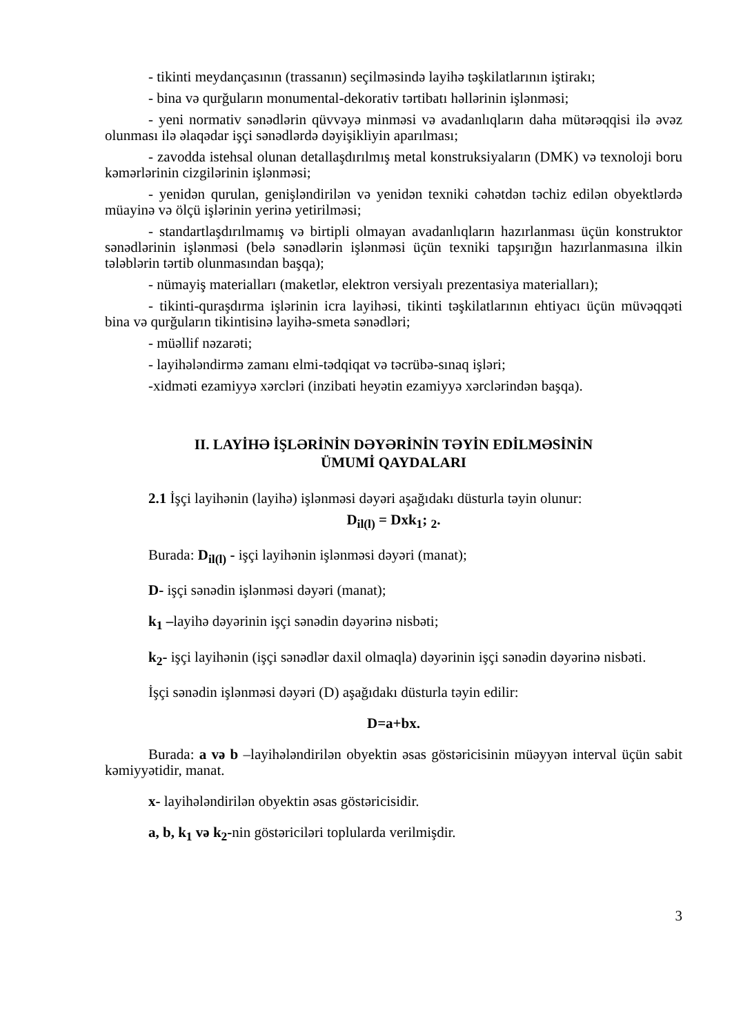- tikinti meydançasının (trassanın) seçilməsində layihə təşkilatlarının iştirakı;
- bina və qurğuların monumental-dekorativ tərtibatı həllərinin işlənməsi;
- yeni normativ sənədlərin qüvvəyə minməsi və avadanlıqların daha mütərəqqisi ilə əvəz olunması ilə əlaqədar işçi sənədlərdə dəyişikliyin aparılması;
- zavodda istehsal olunan detallaşdırılmış metal konstruksiyaların (DMK) və texnoloji boru kəmərlərinin cizgilərinin işlənməsi;
- yenidən qurulan, genişləndirilən və yenidən texniki cəhətdən təchiz edilən obyektlərdə müayinə və ölçü işlərinin yerinə yetirilməsi;
- standartlaşdırılmamış və birtipli olmayan avadanlıqların hazırlanması üçün konstruktor sənədlərinin işlənməsi (belə sənədlərin işlənməsi üçün texniki tapşırığın hazırlanmasına ilkin tələblərin tərtib olunmasından başqa);
- nümayiş materialları (maketlər, elektron versiyalı prezentasiya materialları);
- tikinti-quraşdırma işlərinin icra layihəsi, tikinti təşkilatlarının ehtiyacı üçün müvəqqəti bina və qurğuların tikintisinə layihə-smeta sənədləri;
- müəllif nəzarəti;
- layihələndirmə zamanı elmi-tədqiqat və təcrübə-sınaq işləri;
-xidməti ezamiyyə xərcləri (inzibati heyətin ezamiyyə xərclərindən başqa).
II. LAYİHƏ İŞLƏRİNİN DƏYƏRİNİN TƏYİN EDİLMƏSİNİN
ÜMUMİ QAYDALARI
2.1 İşçi layihənin (layihə) işlənməsi dəyəri aşağıdakı düsturla təyin olunur:
D<sub>il(l)</sub> = Dxk<sub>1</sub>; <sub>2</sub>.
Burada: D<sub>il(l)</sub> - işçi layihənin işlənməsi dəyəri (manat);
D- işçi sənədin işlənməsi dəyəri (manat);
k<sub>1</sub> –layihə dəyərinin işçi sənədin dəyərinə nisbəti;
k<sub>2</sub>- işçi layihənin (işçi sənədlər daxil olmaqla) dəyərinin işçi sənədin dəyərinə nisbəti.
İşçi sənədin işlənməsi dəyəri (D) aşağıdakı düsturla təyin edilir:
D=a+bx.
Burada: a və b –layihələndirilən obyektin əsas göstəricisinin müəyyən interval üçün sabit kəmiyyətidir, manat.
x- layihələndirilən obyektin əsas göstəricisidir.
a, b, k<sub>1</sub> və k<sub>2</sub>-nin göstəriciləri toplularda verilmişdir.
3